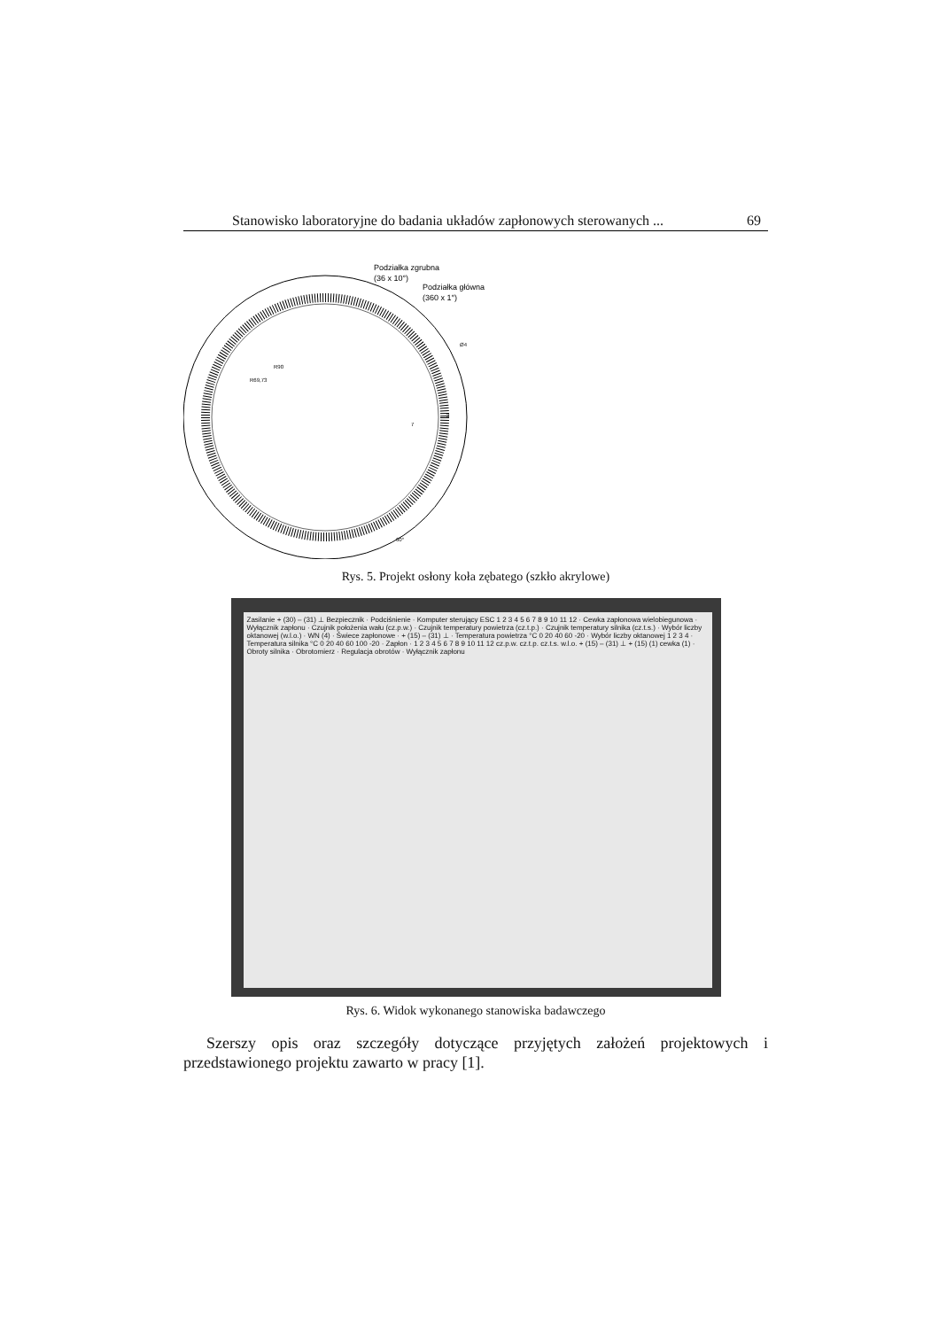Stanowisko laboratoryjne do badania układów zapłonowych sterowanych ... 69
Podziałka zgrubna
(36 x 10°)
Podziałka główna
(360 x 1°)
Ø4
R90
R69,73
3
7
60°
Rys. 5. Projekt osłony koła zębatego (szkło akrylowe)
Zasilanie + (30) – (31) ⊥ Bezpiecznik · Podciśnienie · Komputer sterujący ESC 1 2 3 4 5 6 7 8 9 10 11 12 · Cewka zapłonowa wielobiegunowa · Wyłącznik zapłonu · Czujnik położenia wału (cz.p.w.) · Czujnik temperatury powietrza (cz.t.p.) · Czujnik temperatury silnika (cz.t.s.) · Wybór liczby oktanowej (w.l.o.) · WN (4) · Świece zapłonowe · + (15) – (31) ⊥ · Temperatura powietrza °C 0 20 40 60 -20 · Wybór liczby oktanowej 1 2 3 4 · Temperatura silnika °C 0 20 40 60 100 -20 · Zapłon · 1 2 3 4 5 6 7 8 9 10 11 12 cz.p.w. cz.t.p. cz.t.s. w.l.o. + (15) – (31) ⊥ + (15) (1) cewka (1) · Obroty silnika · Obrotomierz · Regulacja obrotów · Wyłącznik zapłonu
Rys. 6. Widok wykonanego stanowiska badawczego
Szerszy opis oraz szczegóły dotyczące przyjętych założeń projektowych i przedstawionego projektu zawarto w pracy [1].